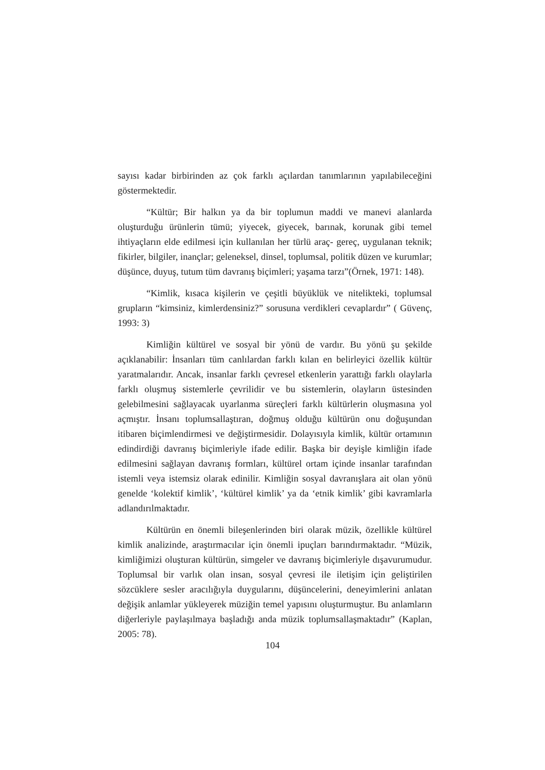sayısı kadar birbirinden az çok farklı açılardan tanımlarının yapılabileceğini göstermektedir.
“Kültür; Bir halkın ya da bir toplumun maddi ve manevi alanlarda oluşturduğu ürünlerin tümü; yiyecek, giyecek, barınak, korunak gibi temel ihtiyaçların elde edilmesi için kullanılan her türlü araç- gereç, uygulanan teknik; fikirler, bilgiler, inançlar; geleneksel, dinsel, toplumsal, politik düzen ve kurumlar; düşünce, duyuş, tutum tüm davranış biçimleri; yaşama tarzı”(Örnek, 1971: 148).
“Kimlik, kısaca kişilerin ve çeşitli büyüklük ve nitelikteki, toplumsal grupların “kimsiniz, kimlerdensiniz?” sorusuna verdikleri cevaplardır” ( Güvenç, 1993: 3)
Kimliğin kültürel ve sosyal bir yönü de vardır. Bu yönü şu şekilde açıklanabilir: İnsanları tüm canlılardan farklı kılan en belirleyici özellik kültür yaratmalarıdır. Ancak, insanlar farklı çevresel etkenlerin yarattığı farklı olaylarla farklı oluşmuş sistemlerle çevrilidir ve bu sistemlerin, olayların üstesinden gelebilmesini sağlayacak uyarlanma süreçleri farklı kültürlerin oluşmasına yol açmıştır. İnsanı toplumsallaştıran, doğmuş olduğu kültürün onu doğuşundan itibaren biçimlendirmesi ve değiştirmesidir. Dolayısıyla kimlik, kültür ortamının edindirdiği davranış biçimleriyle ifade edilir. Başka bir deyişle kimliğin ifade edilmesini sağlayan davranış formları, kültürel ortam içinde insanlar tarafından istemli veya istemsiz olarak edinilir. Kimliğin sosyal davranışlara ait olan yönü genelde ‘kolektif kimlik’, ‘kültürel kimlik’ ya da ‘etnik kimlik’ gibi kavramlarla adlandırılmaktadır.
Kültürün en önemli bileşenlerinden biri olarak müzik, özellikle kültürel kimlik analizinde, araştırmacılar için önemli ipuçları barındırmaktadır. “Müzik, kimliğimizi oluşturan kültürün, simgeler ve davranış biçimleriyle dışavurumudur. Toplumsal bir varlık olan insan, sosyal çevresi ile iletişim için geliştirilen sözcüklere sesler aracılığıyla duygularını, düşüncelerini, deneyimlerini anlatan değişik anlamlar yükleyerek müziğin temel yapısını oluşturmuştur. Bu anlamların diğerleriyle paylaşılmaya başladığı anda müzik toplumsallaşmaktadır” (Kaplan, 2005: 78).
104